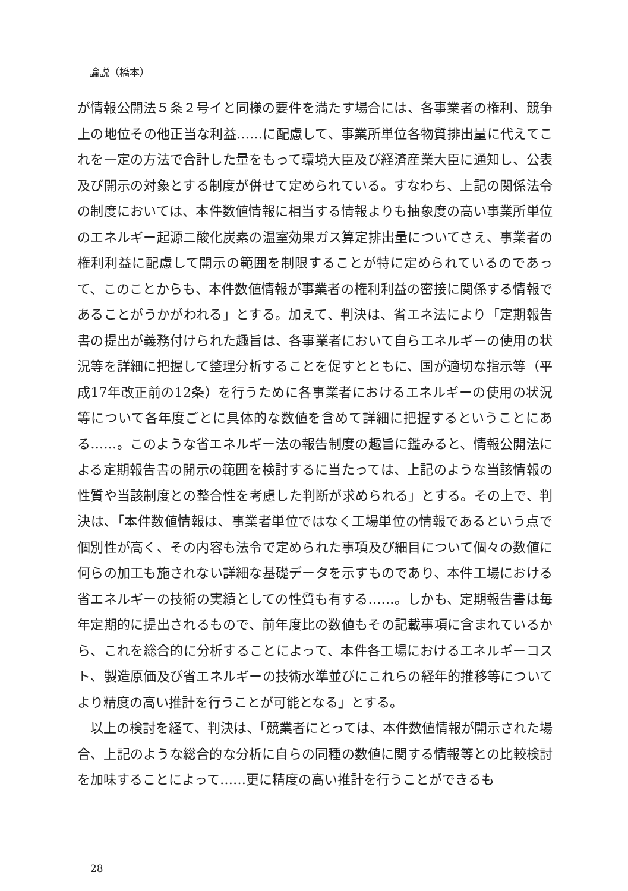論説（橋本）
が情報公開法５条２号イと同様の要件を満たす場合には、各事業者の権利、競争上の地位その他正当な利益……に配慮して、事業所単位各物質排出量に代えてこれを一定の方法で合計した量をもって環境大臣及び経済産業大臣に通知し、公表及び開示の対象とする制度が併せて定められている。すなわち、上記の関係法令の制度においては、本件数値情報に相当する情報よりも抽象度の高い事業所単位のエネルギー起源二酸化炭素の温室効果ガス算定排出量についてさえ、事業者の権利利益に配慮して開示の範囲を制限することが特に定められているのであって、このことからも、本件数値情報が事業者の権利利益の密接に関係する情報であることがうかがわれる」とする。加えて、判決は、省エネ法により「定期報告書の提出が義務付けられた趣旨は、各事業者において自らエネルギーの使用の状況等を詳細に把握して整理分析することを促すとともに、国が適切な指示等（平成17年改正前の12条）を行うために各事業者におけるエネルギーの使用の状況等について各年度ごとに具体的な数値を含めて詳細に把握するということにある……。このような省エネルギー法の報告制度の趣旨に鑑みると、情報公開法による定期報告書の開示の範囲を検討するに当たっては、上記のような当該情報の性質や当該制度との整合性を考慮した判断が求められる」とする。その上で、判決は、「本件数値情報は、事業者単位ではなく工場単位の情報であるという点で個別性が高く、その内容も法令で定められた事項及び細目について個々の数値に何らの加工も施されない詳細な基礎データを示すものであり、本件工場における省エネルギーの技術の実績としての性質も有する……。しかも、定期報告書は毎年定期的に提出されるもので、前年度比の数値もその記載事項に含まれているから、これを総合的に分析することによって、本件各工場におけるエネルギーコスト、製造原価及び省エネルギーの技術水準並びにこれらの経年的推移等についてより精度の高い推計を行うことが可能となる」とする。
　以上の検討を経て、判決は、「競業者にとっては、本件数値情報が開示された場合、上記のような総合的な分析に自らの同種の数値に関する情報等との比較検討を加味することによって……更に精度の高い推計を行うことができるも
28